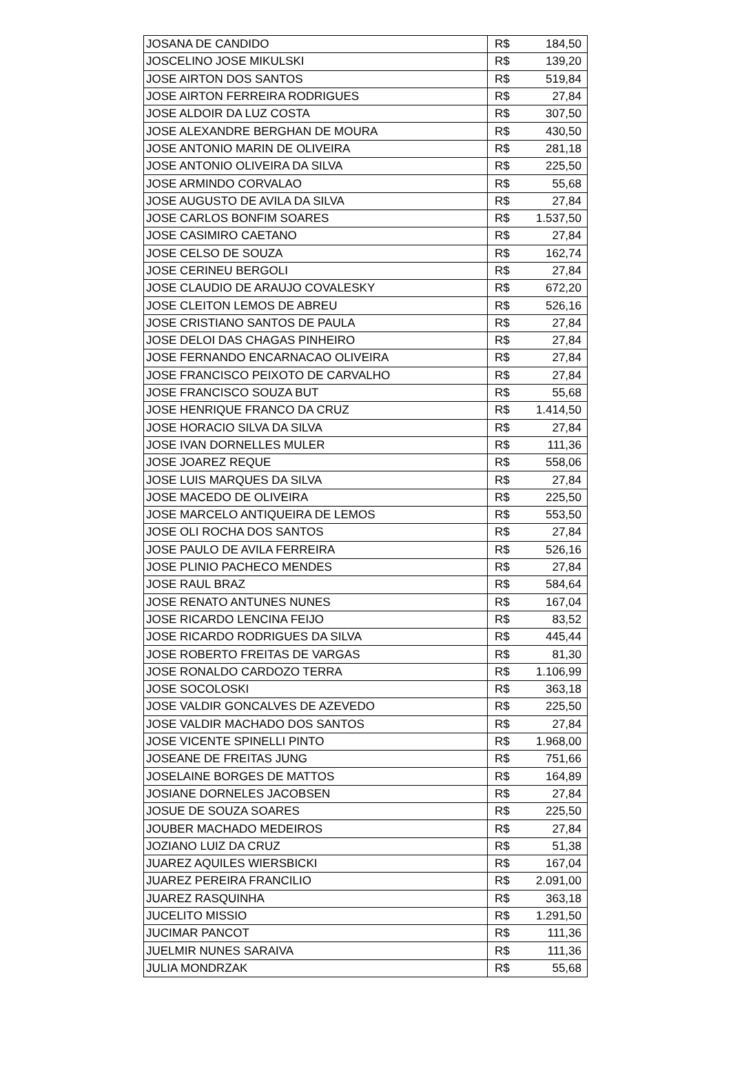| JOSANA DE CANDIDO | R$ | 184,50 |
| JOSCELINO JOSE MIKULSKI | R$ | 139,20 |
| JOSE AIRTON DOS SANTOS | R$ | 519,84 |
| JOSE AIRTON FERREIRA RODRIGUES | R$ | 27,84 |
| JOSE ALDOIR DA LUZ COSTA | R$ | 307,50 |
| JOSE ALEXANDRE BERGHAN DE MOURA | R$ | 430,50 |
| JOSE ANTONIO MARIN DE OLIVEIRA | R$ | 281,18 |
| JOSE ANTONIO OLIVEIRA DA SILVA | R$ | 225,50 |
| JOSE ARMINDO CORVALAO | R$ | 55,68 |
| JOSE AUGUSTO DE AVILA DA SILVA | R$ | 27,84 |
| JOSE CARLOS BONFIM SOARES | R$ | 1.537,50 |
| JOSE CASIMIRO CAETANO | R$ | 27,84 |
| JOSE CELSO DE SOUZA | R$ | 162,74 |
| JOSE CERINEU BERGOLI | R$ | 27,84 |
| JOSE CLAUDIO DE ARAUJO COVALESKY | R$ | 672,20 |
| JOSE CLEITON LEMOS DE ABREU | R$ | 526,16 |
| JOSE CRISTIANO SANTOS DE PAULA | R$ | 27,84 |
| JOSE DELOI DAS CHAGAS PINHEIRO | R$ | 27,84 |
| JOSE FERNANDO ENCARNACAO OLIVEIRA | R$ | 27,84 |
| JOSE FRANCISCO PEIXOTO DE CARVALHO | R$ | 27,84 |
| JOSE FRANCISCO SOUZA BUT | R$ | 55,68 |
| JOSE HENRIQUE FRANCO DA CRUZ | R$ | 1.414,50 |
| JOSE HORACIO SILVA DA SILVA | R$ | 27,84 |
| JOSE IVAN DORNELLES MULER | R$ | 111,36 |
| JOSE JOAREZ REQUE | R$ | 558,06 |
| JOSE LUIS MARQUES DA SILVA | R$ | 27,84 |
| JOSE MACEDO DE OLIVEIRA | R$ | 225,50 |
| JOSE MARCELO ANTIQUEIRA DE LEMOS | R$ | 553,50 |
| JOSE OLI ROCHA DOS SANTOS | R$ | 27,84 |
| JOSE PAULO DE AVILA FERREIRA | R$ | 526,16 |
| JOSE PLINIO PACHECO MENDES | R$ | 27,84 |
| JOSE RAUL BRAZ | R$ | 584,64 |
| JOSE RENATO ANTUNES NUNES | R$ | 167,04 |
| JOSE RICARDO LENCINA FEIJO | R$ | 83,52 |
| JOSE RICARDO RODRIGUES DA SILVA | R$ | 445,44 |
| JOSE ROBERTO FREITAS DE VARGAS | R$ | 81,30 |
| JOSE RONALDO CARDOZO TERRA | R$ | 1.106,99 |
| JOSE SOCOLOSKI | R$ | 363,18 |
| JOSE VALDIR GONCALVES DE AZEVEDO | R$ | 225,50 |
| JOSE VALDIR MACHADO DOS SANTOS | R$ | 27,84 |
| JOSE VICENTE SPINELLI PINTO | R$ | 1.968,00 |
| JOSEANE DE FREITAS JUNG | R$ | 751,66 |
| JOSELAINE BORGES DE MATTOS | R$ | 164,89 |
| JOSIANE DORNELES JACOBSEN | R$ | 27,84 |
| JOSUE DE SOUZA SOARES | R$ | 225,50 |
| JOUBER MACHADO MEDEIROS | R$ | 27,84 |
| JOZIANO LUIZ DA CRUZ | R$ | 51,38 |
| JUAREZ AQUILES WIERSBICKI | R$ | 167,04 |
| JUAREZ PEREIRA FRANCILIO | R$ | 2.091,00 |
| JUAREZ RASQUINHA | R$ | 363,18 |
| JUCELITO MISSIO | R$ | 1.291,50 |
| JUCIMAR PANCOT | R$ | 111,36 |
| JUELMIR NUNES SARAIVA | R$ | 111,36 |
| JULIA MONDRZAK | R$ | 55,68 |